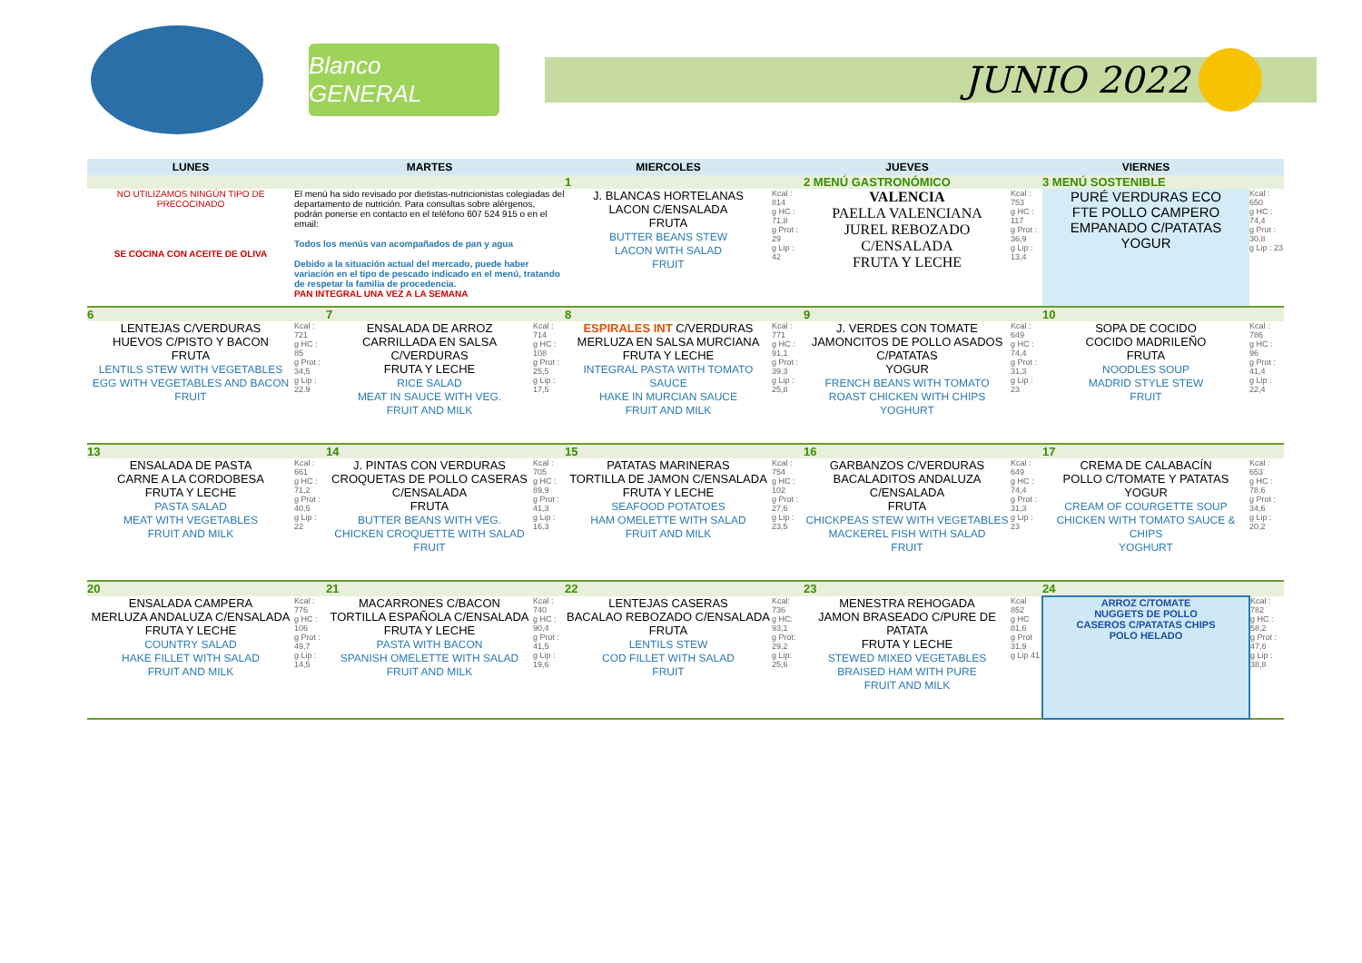Blanco GENERAL
JUNIO 2022
| LUNES | | MARTES | | MIERCOLES | | JUEVES | | VIERNES | |
| --- | --- | --- | --- | --- | --- | --- | --- | --- | --- |
| | | | | 1 | | 2 MENÚ GASTRONÓMICO | | 3 MENÚ SOSTENIBLE | |
| NO UTILIZAMOS NINGÚN TIPO DE PRECOCINADO SE COCINA CON ACEITE DE OLIVA | El menú ha sido revisado por dietistas-nutricionistas colegiadas del departamento de nutrición. Para consultas sobre alérgenos, podrán ponerse en contacto en el teléfono 607 524 915 o en el email: Todos los menús van acompañados de pan y agua Debido a la situación actual del mercado, puede haber variación en el tipo de pescado indicado en el menú, tratando de respetar la familia de procedencia. PAN INTEGRAL UNA VEZ A LA SEMANA | | | J. BLANCAS HORTELANAS LACON C/ENSALADA FRUTA BUTTER BEANS STEW LACON WITH SALAD FRUIT | Kcal : 814 g HC : 71,8 g Prot : 29 g Lip : 42 | VALENCIA PAELLA VALENCIANA JUREL REBOZADO C/ENSALADA FRUTA Y LECHE | Kcal : 753 g HC : 117 g Prot : 36,9 g Lip : 13,4 | PURÉ VERDURAS ECO FTE POLLO CAMPERO EMPANADO C/PATATAS YOGUR | Kcal : 650 g HC : 74,4 g Prot : 30,8 g Lip : 23 |
| 6 | | 7 | | 8 | | 9 | | 10 | |
| LENTEJAS C/VERDURAS HUEVOS C/PISTO Y BACON FRUTA LENTILS STEW WITH VEGETABLES EGG WITH VEGETABLES AND BACON FRUIT | Kcal : 721 g HC : 85 g Prot : 34,5 g Lip : 22.9 | ENSALADA DE ARROZ CARRILLADA EN SALSA C/VERDURAS FRUTA Y LECHE RICE SALAD MEAT IN SAUCE WITH VEG. FRUIT AND MILK | Kcal : 714 g HC : 108 g Prot : 25,5 g Lip : 17,5 | ESPIRALES INT C/VERDURAS MERLUZA EN SALSA MURCIANA FRUTA Y LECHE INTEGRAL PASTA WITH TOMATO SAUCE HAKE IN MURCIAN SAUCE FRUIT AND MILK | Kcal : 771 g HC : 91,1 g Prot : 39,3 g Lip : 25,8 | J. VERDES CON TOMATE JAMONCITOS DE POLLO ASADOS C/PATATAS YOGUR FRENCH BEANS WITH TOMATO ROAST CHICKEN WITH CHIPS YOGHURT | Kcal : 649 g HC : 74,4 g Prot : 31,3 g Lip : 23 | SOPA DE COCIDO COCIDO MADRILEÑO FRUTA NOODLES SOUP MADRID STYLE STEW FRUIT | Kcal : 786 g HC : 96 g Prot : 41,4 g Lip : 22,4 |
| 13 | | 14 | | 15 | | 16 | | 17 | |
| ENSALADA DE PASTA CARNE A LA CORDOBESA FRUTA Y LECHE PASTA SALAD MEAT WITH VEGETABLES FRUIT AND MILK | Kcal : 661 g HC : 71,2 g Prot : 40,5 g Lip : 22 | J. PINTAS CON VERDURAS CROQUETAS DE POLLO CASERAS C/ENSALADA FRUTA BUTTER BEANS WITH VEG. CHICKEN CROQUETTE WITH SALAD FRUIT | Kcal : 705 g HC : 89,9 g Prot : 41,3 g Lip : 16,3 | PATATAS MARINERAS TORTILLA DE JAMON C/ENSALADA FRUTA Y LECHE SEAFOOD POTATOES HAM OMELETTE WITH SALAD FRUIT AND MILK | Kcal : 754 g HC : 102 g Prot : 27,6 g Lip : 23,5 | GARBANZOS C/VERDURAS BACALADITOS ANDALUZA C/ENSALADA FRUTA CHICKPEAS STEW WITH VEGETABLES MACKEREL FISH WITH SALAD FRUIT | Kcal : 649 g HC : 74,4 g Prot : 31,3 g Lip : 23 | CREMA DE CALABACÍN POLLO C/TOMATE Y PATATAS YOGUR CREAM OF COURGETTE SOUP CHICKEN WITH TOMATO SAUCE & CHIPS YOGHURT | Kcal : 653 g HC : 78,6 g Prot : 34,6 g Lip : 20,2 |
| 20 | | 21 | | 22 | | 23 | | 24 | |
| ENSALADA CAMPERA MERLUZA ANDALUZA C/ENSALADA FRUTA Y LECHE COUNTRY SALAD HAKE FILLET WITH SALAD FRUIT AND MILK | Kcal : 776 g HC : 106 g Prot : 49,7 g Lip : 14,5 | MACARRONES C/BACON TORTILLA ESPAÑOLA C/ENSALADA FRUTA Y LECHE PASTA WITH BACON SPANISH OMELETTE WITH SALAD FRUIT AND MILK | Kcal : 740 g HC : 90,4 g Prot : 41,5 g Lip : 19,6 | LENTEJAS CASERAS BACALAO REBOZADO C/ENSALADA FRUTA LENTILS STEW COD FILLET WITH SALAD FRUIT | Kcal: 736 g HC: 93,1 g Prot: 29,2 g Lip: 25,6 | MENESTRA REHOGADA JAMON BRASEADO C/PURE DE PATATA FRUTA Y LECHE STEWED MIXED VEGETABLES BRAISED HAM WITH PURE FRUIT AND MILK | Kcal 852 g HC 81,6 g Prot 31,9 g Lip 41 | ARROZ C/TOMATE NUGGETS DE POLLO CASEROS C/PATATAS CHIPS POLO HELADO | Kcal : 782 g HC : 58,2 g Prot : 47,6 g Lip : 38,8 |